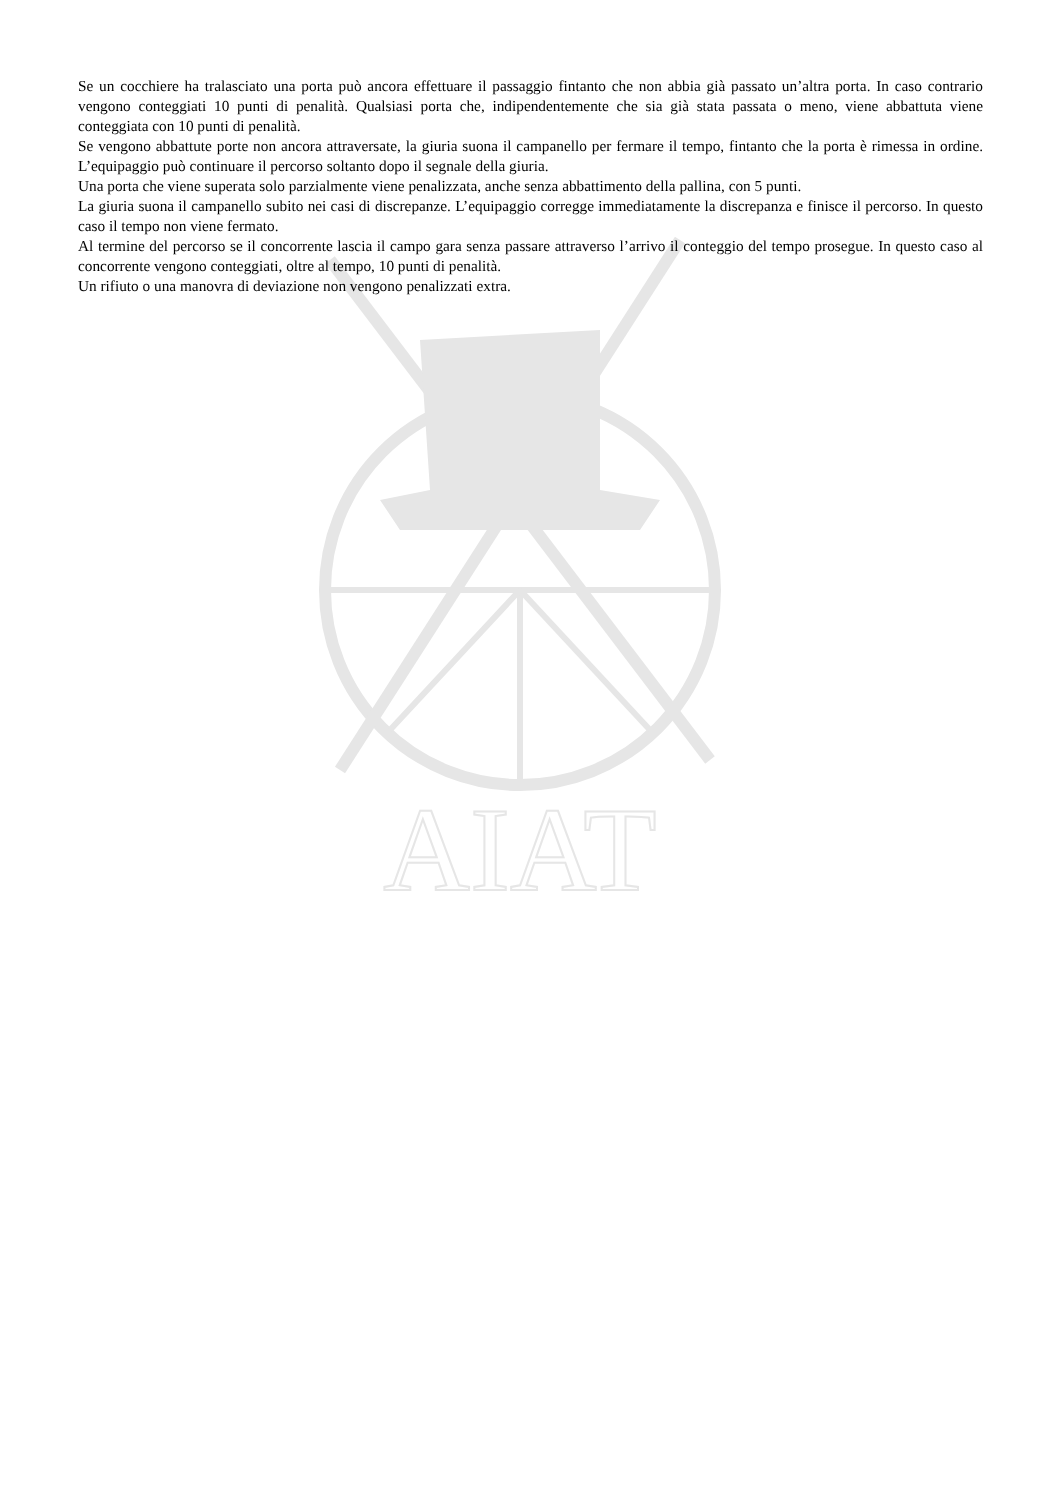AIAT
Se un cocchiere ha tralasciato una porta può ancora effettuare il passaggio fintanto che non abbia già passato un’altra porta. In caso contrario vengono conteggiati 10 punti di penalità. Qualsiasi porta che, indipendentemente che sia già stata passata o meno, viene abbattuta viene conteggiata con 10 punti di penalità.
Se vengono abbattute porte non ancora attraversate, la giuria suona il campanello per fermare il tempo, fintanto che la porta è rimessa in ordine. L’equipaggio può continuare il percorso soltanto dopo il segnale della giuria.
Una porta che viene superata solo parzialmente viene penalizzata, anche senza abbattimento della pallina, con 5 punti.
La giuria suona il campanello subito nei casi di discrepanze. L’equipaggio corregge immediatamente la discrepanza e finisce il percorso. In questo caso il tempo non viene fermato.
Al termine del percorso se il concorrente lascia il campo gara senza passare attraverso l’arrivo il conteggio del tempo prosegue. In questo caso al concorrente vengono conteggiati, oltre al tempo, 10 punti di penalità.
Un rifiuto o una manovra di deviazione non vengono penalizzati extra.